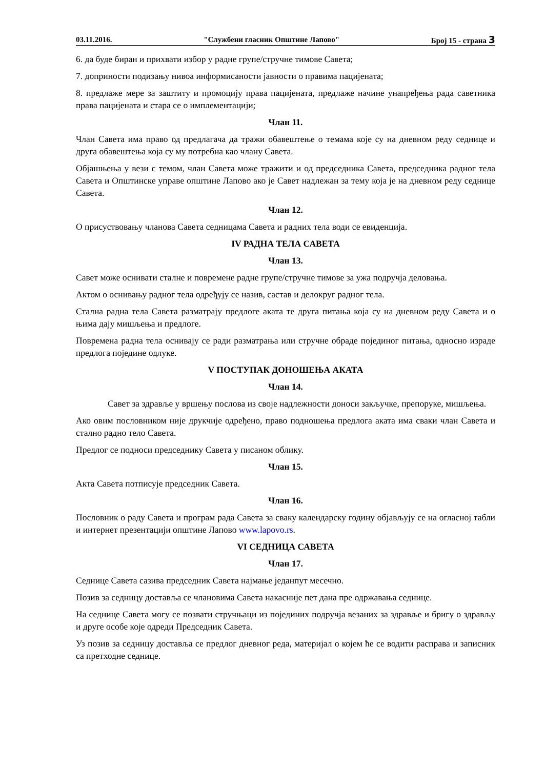03.11.2016. "Службени гласник Општине Лапово" Број 15 - страна 3
6. да буде биран и прихвати избор у радне групе/стручне тимове Савета;
7. доприности подизању нивоа информисаности јавности о правима пацијената;
8. предлаже мере за заштиту и промоцију права пацијената, предлаже начине унапређења рада саветника права пацијената и стара се о имплементацији;
Члан 11.
Члан Савета има право од предлагача да тражи обавештење о темама које су на дневном реду седнице и друга обавештења која су му потребна као члану Савета.
Објашњења у вези с темом, члан Савета може тражити и од председника Савета, председника радног тела Савета и Општинске управе општине Лапово ако је Савет надлежан за тему која је на дневном реду седнице Савета.
Члан 12.
О присуствовању чланова Савета седницама Савета и радних тела води се евиденција.
IV РАДНА ТЕЛА САВЕТА
Члан 13.
Савет може оснивати сталне и повремене радне групе/стручне тимове за ужа подручја деловања.
Актом о оснивању радног тела одређују се назив, састав и делокруг радног тела.
Стална радна тела Савета разматрају предлоге аката те друга питања која су на дневном реду Савета и о њима дају мишљења и предлоге.
Повремена радна тела оснивају се ради разматрања или стручне обраде појединог питања, односно израде предлога појединe одлуке.
V ПОСТУПАК ДОНОШЕЊА АКАТА
Члан 14.
Савет за здравље у вршењу послова из своје надлежности доноси закључке, препоруке, мишљења.
Ако овим пословником није друкчије одређено, право подношења предлога аката има сваки члан Савета и стално радно тело Савета.
Предлог се подноси председнику Савета у писаном облику.
Члан 15.
Акта Савета потписује председник Савета.
Члан 16.
Пословник о раду Савета и програм рада Савета за сваку календарску годину објављују се на огласној табли и интернет презентацији општине Лапово www.lapovo.rs.
VI СЕДНИЦА САВЕТА
Члан 17.
Седнице Савета сазива председник Савета најмање једанпут месечно.
Позив за седницу доставља се члановима Савета накасније пет дана пре одржавања седнице.
На седнице Савета могу се позвати стручњаци из појединих подручја везаних за здравље и бригу о здрављу и друге особе које одреди Председник Савета.
Уз позив за седницу доставља се предлог дневног реда, материјал о којем ће се водити расправа и записник са претходне седнице.